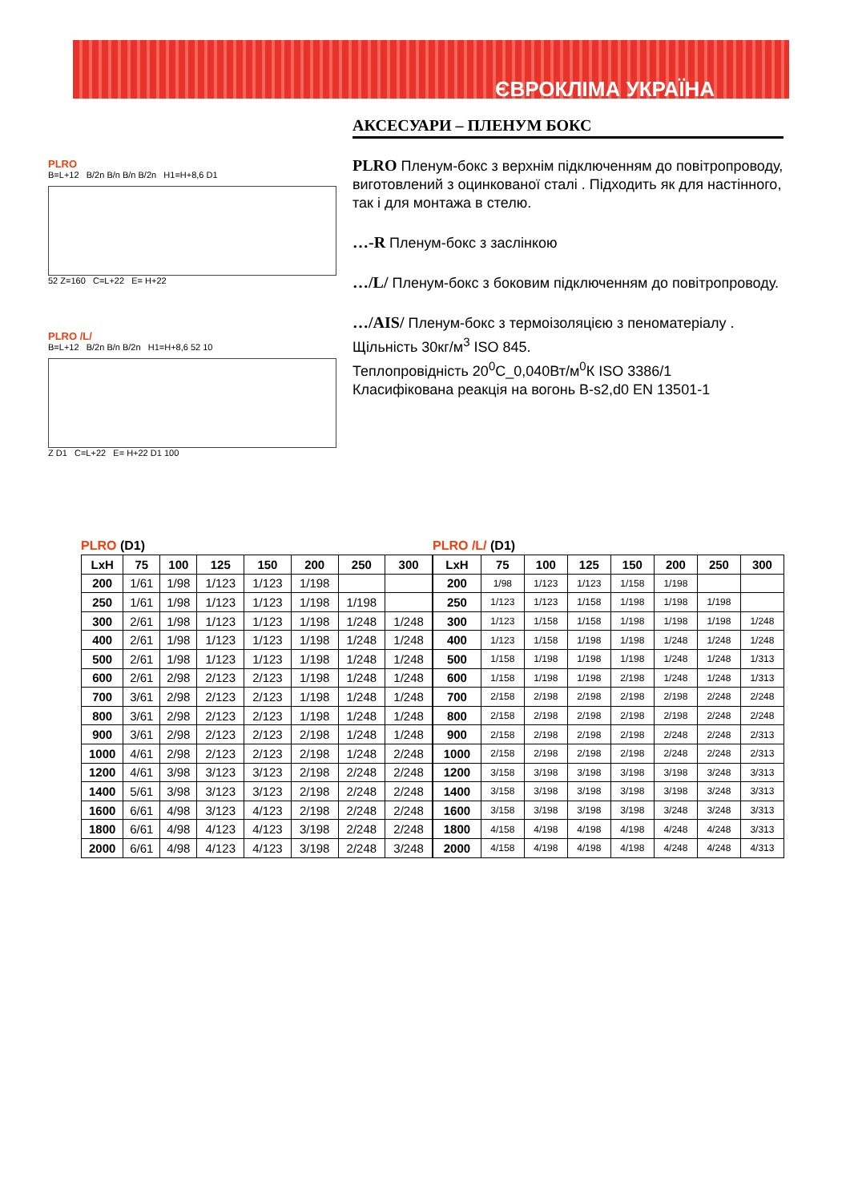ЄВРОКЛІМА УКРАЇНА
АКСЕСУАРИ – ПЛЕНУМ БОКС
PLRO Пленум-бокс з верхнім підключенням до повітропроводу, виготовлений з оцинкованої сталі . Підходить як для настінного, так і для монтажа в стелю.
…-R Пленум-бокс з заслінкою
…/L/ Пленум-бокс з боковим підключенням до повітропроводу.
…/AIS/ Пленум-бокс з термоізоляцією з пеноматеріалу . Щільність 30кг/м<sup>3</sup> ISO 845.
Теплопровідність 20<sup>0</sup>C_0,040Вт/м<sup>0</sup>К ISO 3386/1
Класифікована реакція на вогонь B-s2,d0 EN 13501-1
PLRO
B=L+12 B/2n B/n B/n B/2n H1=H+8,6 D1
52 Z=160 C=L+22 E= H+22
PLRO /L/
B=L+12 B/2n B/n B/2n H1=H+8,6 52 10
Z D1 C=L+22 E= H+22 D1 100
PLRO (D1)
| LxH | 75 | 100 | 125 | 150 | 200 | 250 | 300 |
| --- | --- | --- | --- | --- | --- | --- | --- |
| 200 | 1/61 | 1/98 | 1/123 | 1/123 | 1/198 | | |
| 250 | 1/61 | 1/98 | 1/123 | 1/123 | 1/198 | 1/198 | |
| 300 | 2/61 | 1/98 | 1/123 | 1/123 | 1/198 | 1/248 | 1/248 |
| 400 | 2/61 | 1/98 | 1/123 | 1/123 | 1/198 | 1/248 | 1/248 |
| 500 | 2/61 | 1/98 | 1/123 | 1/123 | 1/198 | 1/248 | 1/248 |
| 600 | 2/61 | 2/98 | 2/123 | 2/123 | 1/198 | 1/248 | 1/248 |
| 700 | 3/61 | 2/98 | 2/123 | 2/123 | 1/198 | 1/248 | 1/248 |
| 800 | 3/61 | 2/98 | 2/123 | 2/123 | 1/198 | 1/248 | 1/248 |
| 900 | 3/61 | 2/98 | 2/123 | 2/123 | 2/198 | 1/248 | 1/248 |
| 1000 | 4/61 | 2/98 | 2/123 | 2/123 | 2/198 | 1/248 | 2/248 |
| 1200 | 4/61 | 3/98 | 3/123 | 3/123 | 2/198 | 2/248 | 2/248 |
| 1400 | 5/61 | 3/98 | 3/123 | 3/123 | 2/198 | 2/248 | 2/248 |
| 1600 | 6/61 | 4/98 | 3/123 | 4/123 | 2/198 | 2/248 | 2/248 |
| 1800 | 6/61 | 4/98 | 4/123 | 4/123 | 3/198 | 2/248 | 2/248 |
| 2000 | 6/61 | 4/98 | 4/123 | 4/123 | 3/198 | 2/248 | 3/248 |
PLRO /L/ (D1)
| LxH | 75 | 100 | 125 | 150 | 200 | 250 | 300 |
| --- | --- | --- | --- | --- | --- | --- | --- |
| 200 | 1/98 | 1/123 | 1/123 | 1/158 | 1/198 | | |
| 250 | 1/123 | 1/123 | 1/158 | 1/198 | 1/198 | 1/198 | |
| 300 | 1/123 | 1/158 | 1/158 | 1/198 | 1/198 | 1/198 | 1/248 |
| 400 | 1/123 | 1/158 | 1/198 | 1/198 | 1/248 | 1/248 | 1/248 |
| 500 | 1/158 | 1/198 | 1/198 | 1/198 | 1/248 | 1/248 | 1/313 |
| 600 | 1/158 | 1/198 | 1/198 | 2/198 | 1/248 | 1/248 | 1/313 |
| 700 | 2/158 | 2/198 | 2/198 | 2/198 | 2/198 | 2/248 | 2/248 |
| 800 | 2/158 | 2/198 | 2/198 | 2/198 | 2/198 | 2/248 | 2/248 |
| 900 | 2/158 | 2/198 | 2/198 | 2/198 | 2/248 | 2/248 | 2/313 |
| 1000 | 2/158 | 2/198 | 2/198 | 2/198 | 2/248 | 2/248 | 2/313 |
| 1200 | 3/158 | 3/198 | 3/198 | 3/198 | 3/198 | 3/248 | 3/313 |
| 1400 | 3/158 | 3/198 | 3/198 | 3/198 | 3/198 | 3/248 | 3/313 |
| 1600 | 3/158 | 3/198 | 3/198 | 3/198 | 3/248 | 3/248 | 3/313 |
| 1800 | 4/158 | 4/198 | 4/198 | 4/198 | 4/248 | 4/248 | 3/313 |
| 2000 | 4/158 | 4/198 | 4/198 | 4/198 | 4/248 | 4/248 | 4/313 |